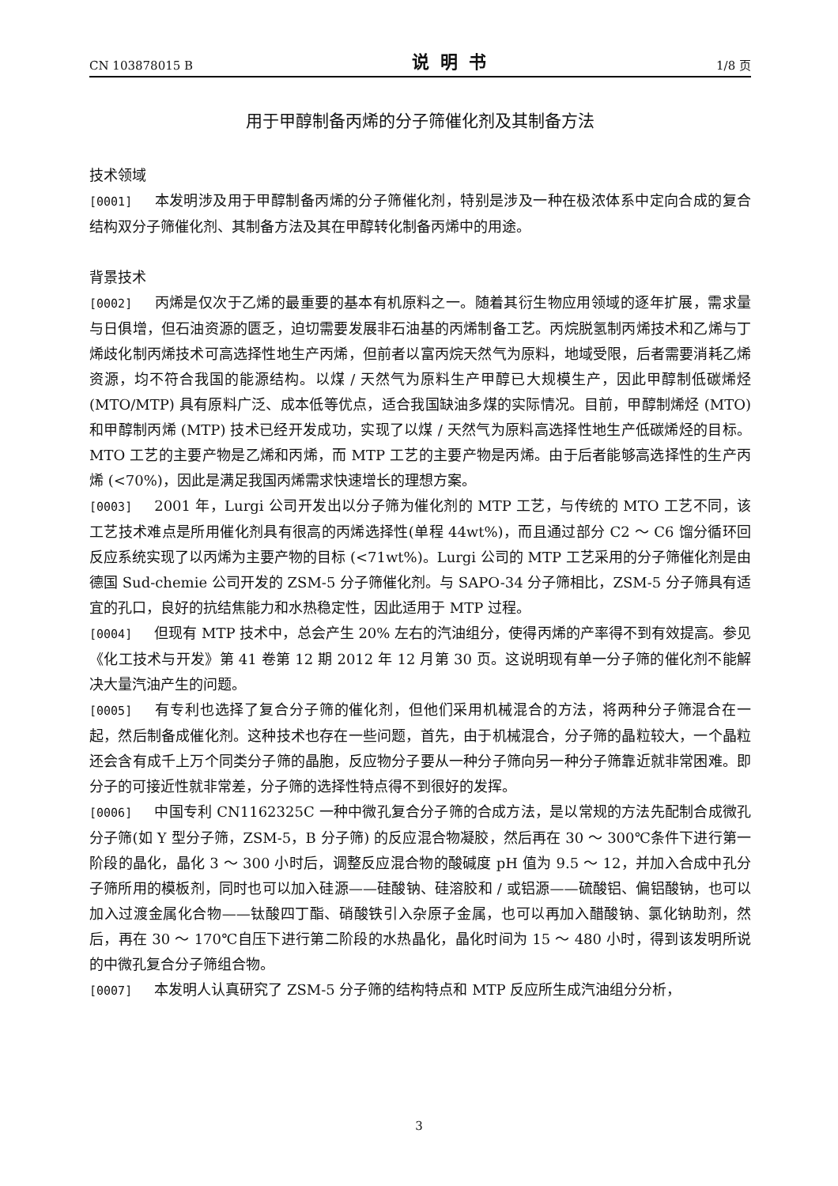CN 103878015 B 说明书 1/8 页
用于甲醇制备丙烯的分子筛催化剂及其制备方法
技术领域
[0001] 本发明涉及用于甲醇制备丙烯的分子筛催化剂，特别是涉及一种在极浓体系中定向合成的复合结构双分子筛催化剂、其制备方法及其在甲醇转化制备丙烯中的用途。
背景技术
[0002] 丙烯是仅次于乙烯的最重要的基本有机原料之一。随着其衍生物应用领域的逐年扩展，需求量与日俱增，但石油资源的匮乏，迫切需要发展非石油基的丙烯制备工艺。丙烷脱氢制丙烯技术和乙烯与丁烯歧化制丙烯技术可高选择性地生产丙烯，但前者以富丙烷天然气为原料，地域受限，后者需要消耗乙烯资源，均不符合我国的能源结构。以煤 / 天然气为原料生产甲醇已大规模生产，因此甲醇制低碳烯烃 (MTO/MTP) 具有原料广泛、成本低等优点，适合我国缺油多煤的实际情况。目前，甲醇制烯烃 (MTO) 和甲醇制丙烯 (MTP) 技术已经开发成功，实现了以煤 / 天然气为原料高选择性地生产低碳烯烃的目标。MTO 工艺的主要产物是乙烯和丙烯，而 MTP 工艺的主要产物是丙烯。由于后者能够高选择性的生产丙烯 (<70%)，因此是满足我国丙烯需求快速增长的理想方案。
[0003] 2001 年，Lurgi 公司开发出以分子筛为催化剂的 MTP 工艺，与传统的 MTO 工艺不同，该工艺技术难点是所用催化剂具有很高的丙烯选择性(单程 44wt%)，而且通过部分 C2 ～ C6 馏分循环回反应系统实现了以丙烯为主要产物的目标 (<71wt%)。Lurgi 公司的 MTP 工艺采用的分子筛催化剂是由德国 Sud-chemie 公司开发的 ZSM-5 分子筛催化剂。与 SAPO-34 分子筛相比，ZSM-5 分子筛具有适宜的孔口，良好的抗结焦能力和水热稳定性，因此适用于 MTP 过程。
[0004] 但现有 MTP 技术中，总会产生 20% 左右的汽油组分，使得丙烯的产率得不到有效提高。参见《化工技术与开发》第 41 卷第 12 期 2012 年 12 月第 30 页。这说明现有单一分子筛的催化剂不能解决大量汽油产生的问题。
[0005] 有专利也选择了复合分子筛的催化剂，但他们采用机械混合的方法，将两种分子筛混合在一起，然后制备成催化剂。这种技术也存在一些问题，首先，由于机械混合，分子筛的晶粒较大，一个晶粒还会含有成千上万个同类分子筛的晶胞，反应物分子要从一种分子筛向另一种分子筛靠近就非常困难。即分子的可接近性就非常差，分子筛的选择性特点得不到很好的发挥。
[0006] 中国专利 CN1162325C 一种中微孔复合分子筛的合成方法，是以常规的方法先配制合成微孔分子筛(如 Y 型分子筛，ZSM-5，B 分子筛) 的反应混合物凝胶，然后再在 30 ～ 300℃条件下进行第一阶段的晶化，晶化 3 ～ 300 小时后，调整反应混合物的酸碱度 pH 值为 9.5 ～ 12，并加入合成中孔分子筛所用的模板剂，同时也可以加入硅源——硅酸钠、硅溶胶和 / 或铝源——硫酸铝、偏铝酸钠，也可以加入过渡金属化合物——钛酸四丁酯、硝酸铁引入杂原子金属，也可以再加入醋酸钠、氯化钠助剂，然后，再在 30 ～ 170℃自压下进行第二阶段的水热晶化，晶化时间为 15 ～ 480 小时，得到该发明所说的中微孔复合分子筛组合物。
[0007] 本发明人认真研究了 ZSM-5 分子筛的结构特点和 MTP 反应所生成汽油组分分析，
3